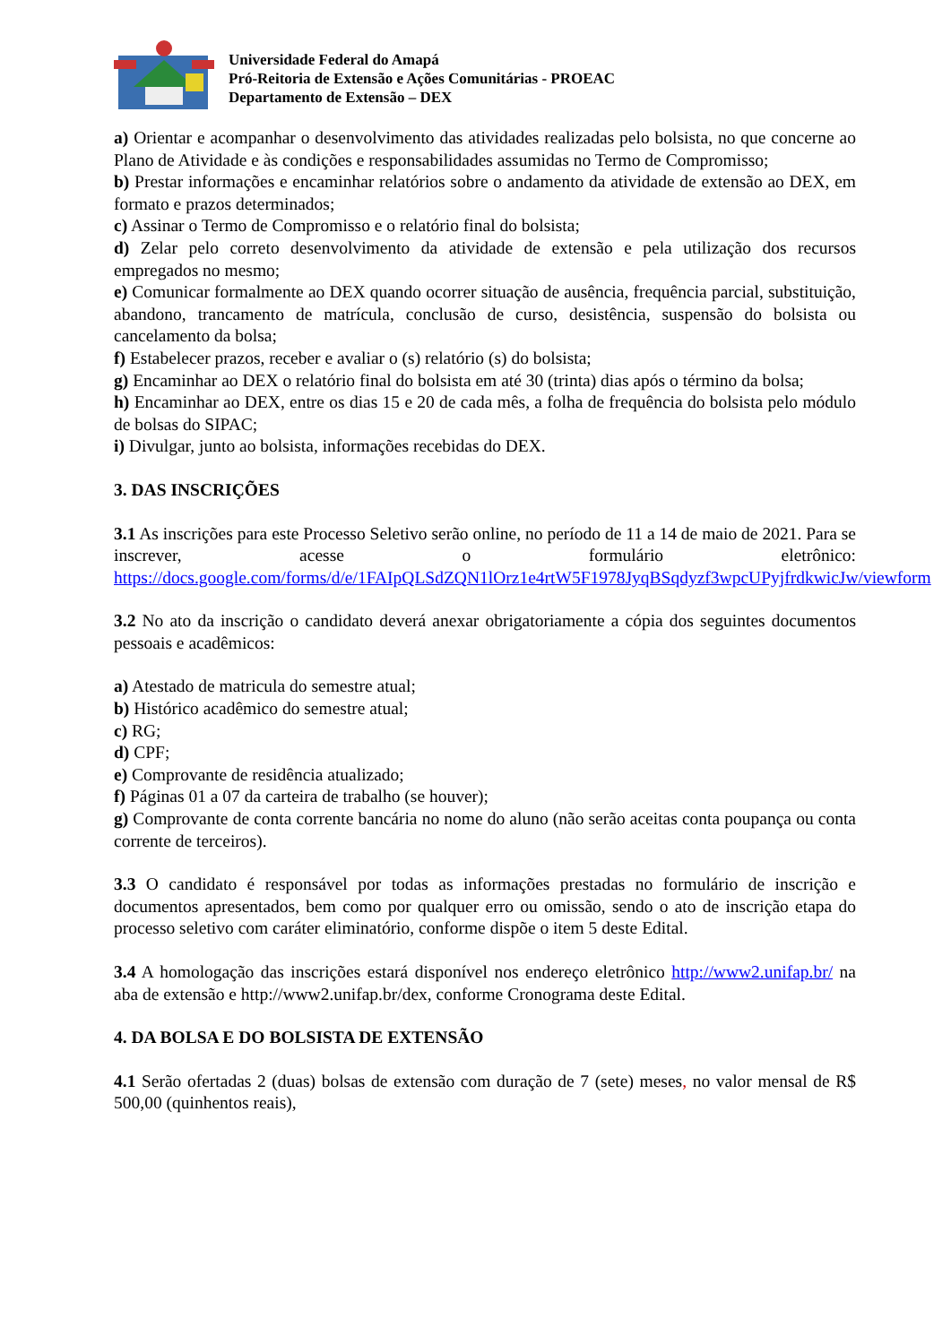Universidade Federal do Amapá
Pró-Reitoria de Extensão e Ações Comunitárias - PROEAC
Departamento de Extensão – DEX
a) Orientar e acompanhar o desenvolvimento das atividades realizadas pelo bolsista, no que concerne ao Plano de Atividade e às condições e responsabilidades assumidas no Termo de Compromisso;
b) Prestar informações e encaminhar relatórios sobre o andamento da atividade de extensão ao DEX, em formato e prazos determinados;
c) Assinar o Termo de Compromisso e o relatório final do bolsista;
d) Zelar pelo correto desenvolvimento da atividade de extensão e pela utilização dos recursos empregados no mesmo;
e) Comunicar formalmente ao DEX quando ocorrer situação de ausência, frequência parcial, substituição, abandono, trancamento de matrícula, conclusão de curso, desistência, suspensão do bolsista ou cancelamento da bolsa;
f) Estabelecer prazos, receber e avaliar o (s) relatório (s) do bolsista;
g) Encaminhar ao DEX o relatório final do bolsista em até 30 (trinta) dias após o término da bolsa;
h) Encaminhar ao DEX, entre os dias 15 e 20 de cada mês, a folha de frequência do bolsista pelo módulo de bolsas do SIPAC;
i) Divulgar, junto ao bolsista, informações recebidas do DEX.
3. DAS INSCRIÇÕES
3.1 As inscrições para este Processo Seletivo serão online, no período de 11 a 14 de maio de 2021. Para se inscrever, acesse o formulário eletrônico: https://docs.google.com/forms/d/e/1FAIpQLSdZQN1lOrz1e4rtW5F1978JyqBSqdyzf3wpcUPyjfrdkwicJw/viewform
3.2 No ato da inscrição o candidato deverá anexar obrigatoriamente a cópia dos seguintes documentos pessoais e acadêmicos:
a) Atestado de matricula do semestre atual;
b) Histórico acadêmico do semestre atual;
c) RG;
d) CPF;
e) Comprovante de residência atualizado;
f) Páginas 01 a 07 da carteira de trabalho (se houver);
g) Comprovante de conta corrente bancária no nome do aluno (não serão aceitas conta poupança ou conta corrente de terceiros).
3.3 O candidato é responsável por todas as informações prestadas no formulário de inscrição e documentos apresentados, bem como por qualquer erro ou omissão, sendo o ato de inscrição etapa do processo seletivo com caráter eliminatório, conforme dispõe o item 5 deste Edital.
3.4 A homologação das inscrições estará disponível nos endereço eletrônico http://www2.unifap.br/ na aba de extensão e http://www2.unifap.br/dex, conforme Cronograma deste Edital.
4. DA BOLSA E DO BOLSISTA DE EXTENSÃO
4.1 Serão ofertadas 2 (duas) bolsas de extensão com duração de 7 (sete) meses, no valor mensal de R$ 500,00 (quinhentos reais),